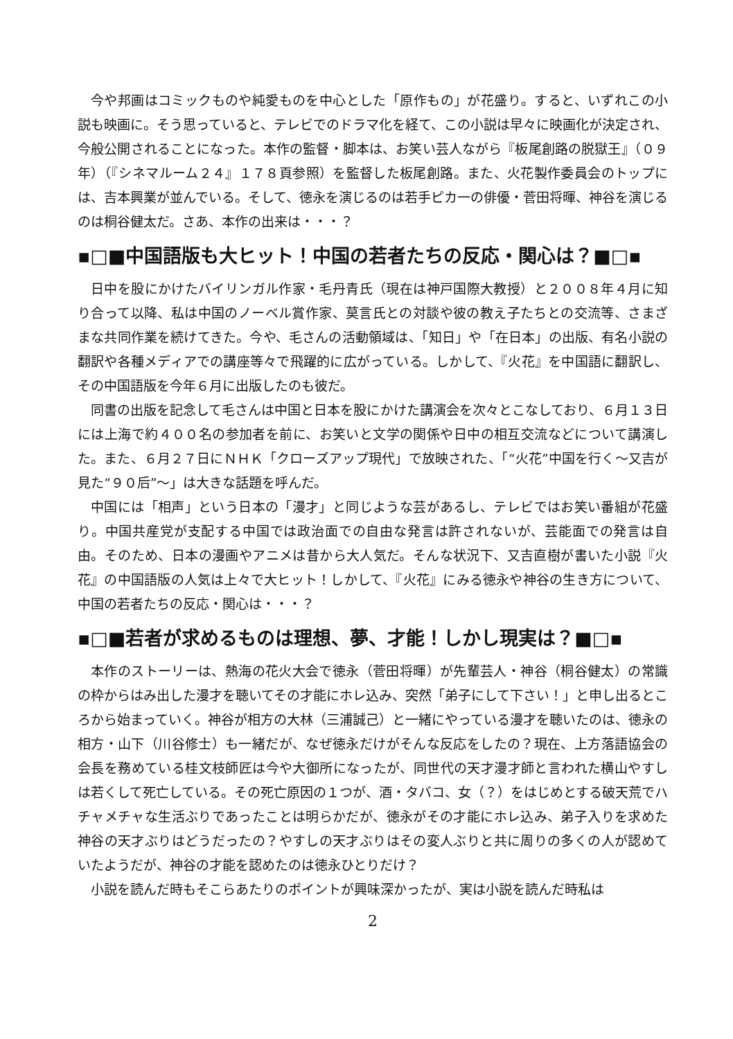今や邦画はコミックものや純愛ものを中心とした「原作もの」が花盛り。すると、いずれこの小説も映画に。そう思っていると、テレビでのドラマ化を経て、この小説は早々に映画化が決定され、今般公開されることになった。本作の監督・脚本は、お笑い芸人ながら『板尾創路の脱獄王』（０９年）（『シネマルーム２４』１７８頁参照）を監督した板尾創路。また、火花製作委員会のトップには、吉本興業が並んでいる。そして、徳永を演じるのは若手ピカ一の俳優・菅田将暉、神谷を演じるのは桐谷健太だ。さあ、本作の出来は・・・？
▪□■中国語版も大ヒット！中国の若者たちの反応・関心は？■□▪
日中を股にかけたバイリンガル作家・毛丹青氏（現在は神戸国際大教授）と２００８年４月に知り合って以降、私は中国のノーベル賞作家、莫言氏との対談や彼の教え子たちとの交流等、さまざまな共同作業を続けてきた。今や、毛さんの活動領域は、「知日」や「在日本」の出版、有名小説の翻訳や各種メディアでの講座等々で飛躍的に広がっている。しかして、『火花』を中国語に翻訳し、その中国語版を今年６月に出版したのも彼だ。
同書の出版を記念して毛さんは中国と日本を股にかけた講演会を次々とこなしており、６月１３日には上海で約４００名の参加者を前に、お笑いと文学の関係や日中の相互交流などについて講演した。また、６月２７日にＮＨＫ「クローズアップ現代」で放映された、「“火花”中国を行く～又吉が見た“９０后”～」は大きな話題を呼んだ。
中国には「相声」という日本の「漫才」と同じような芸があるし、テレビではお笑い番組が花盛り。中国共産党が支配する中国では政治面での自由な発言は許されないが、芸能面での発言は自由。そのため、日本の漫画やアニメは昔から大人気だ。そんな状況下、又吉直樹が書いた小説『火花』の中国語版の人気は上々で大ヒット！しかして、『火花』にみる徳永や神谷の生き方について、中国の若者たちの反応・関心は・・・？
▪□■若者が求めるものは理想、夢、才能！しかし現実は？■□▪
本作のストーリーは、熱海の花火大会で徳永（菅田将暉）が先輩芸人・神谷（桐谷健太）の常識の枠からはみ出した漫才を聴いてその才能にホレ込み、突然「弟子にして下さい！」と申し出るところから始まっていく。神谷が相方の大林（三浦誠己）と一緒にやっている漫才を聴いたのは、徳永の相方・山下（川谷修士）も一緒だが、なぜ徳永だけがそんな反応をしたの？現在、上方落語協会の会長を務めている桂文枝師匠は今や大御所になったが、同世代の天才漫才師と言われた横山やすしは若くして死亡している。その死亡原因の１つが、酒・タバコ、女（？）をはじめとする破天荒でハチャメチャな生活ぶりであったことは明らかだが、徳永がその才能にホレ込み、弟子入りを求めた神谷の天才ぶりはどうだったの？やすしの天才ぶりはその変人ぶりと共に周りの多くの人が認めていたようだが、神谷の才能を認めたのは徳永ひとりだけ？
小説を読んだ時もそこらあたりのポイントが興味深かったが、実は小説を読んだ時私は
2